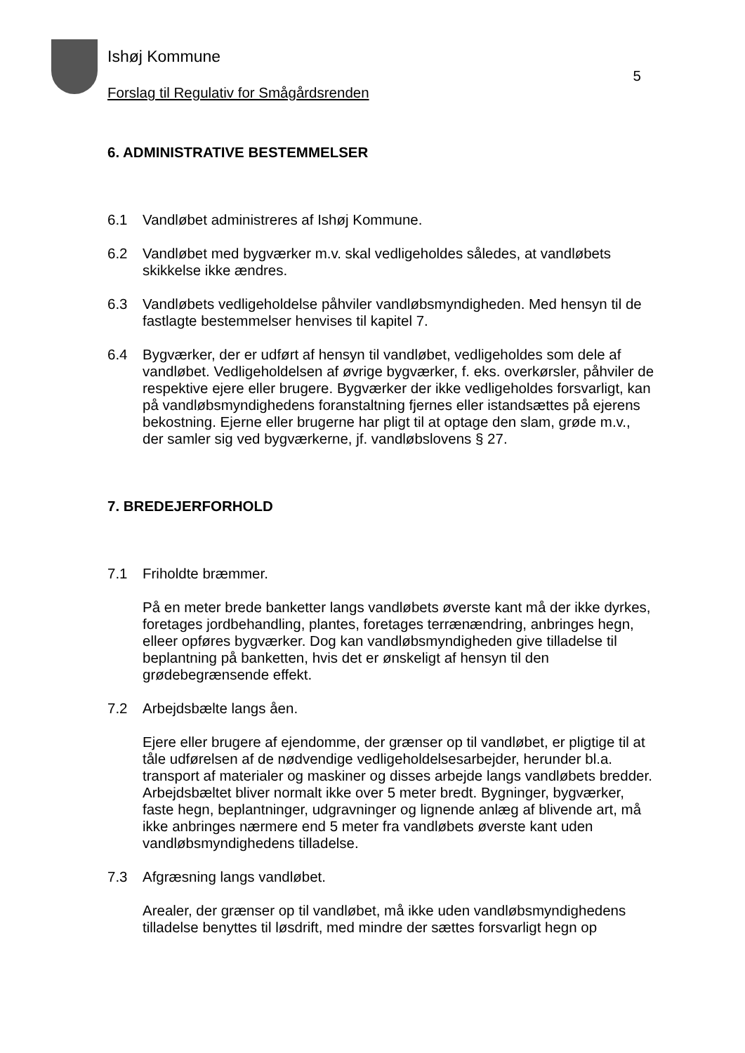5
Ishøj Kommune
Forslag til Regulativ for Smågårdsrenden
6. ADMINISTRATIVE BESTEMMELSER
6.1 Vandløbet administreres af Ishøj Kommune.
6.2 Vandløbet med bygværker m.v. skal vedligeholdes således, at vandløbets skikkelse ikke ændres.
6.3 Vandløbets vedligeholdelse påhviler vandløbsmyndigheden. Med hensyn til de fastlagte bestemmelser henvises til kapitel 7.
6.4 Bygværker, der er udført af hensyn til vandløbet, vedligeholdes som dele af vandløbet. Vedligeholdelsen af øvrige bygværker, f. eks. overkørsler, påhviler de respektive ejere eller brugere. Bygværker der ikke vedligeholdes forsvarligt, kan på vandløbsmyndighedens foranstaltning fjernes eller istandsættes på ejerens bekostning. Ejerne eller brugerne har pligt til at optage den slam, grøde m.v., der samler sig ved bygværkerne, jf. vandløbslovens § 27.
7. BREDEJERFORHOLD
7.1 Friholdte bræmmer.
På en meter brede banketter langs vandløbets øverste kant må der ikke dyrkes, foretages jordbehandling, plantes, foretages terrænændring, anbringes hegn, elleer opføres bygværker. Dog kan vandløbsmyndigheden give tilladelse til beplantning på banketten, hvis det er ønskeligt af hensyn til den grødebegrænsende effekt.
7.2 Arbejdsbælte langs åen.
Ejere eller brugere af ejendomme, der grænser op til vandløbet, er pligtige til at tåle udførelsen af de nødvendige vedligeholdelsesarbejder, herunder bl.a. transport af materialer og maskiner og disses arbejde langs vandløbets bredder. Arbejdsbæltet bliver normalt ikke over 5 meter bredt. Bygninger, bygværker, faste hegn, beplantninger, udgravninger og lignende anlæg af blivende art, må ikke anbringes nærmere end 5 meter fra vandløbets øverste kant uden vandløbsmyndighedens tilladelse.
7.3 Afgræsning langs vandløbet.
Arealer, der grænser op til vandløbet, må ikke uden vandløbsmyndighedens tilladelse benyttes til løsdrift, med mindre der sættes forsvarligt hegn op